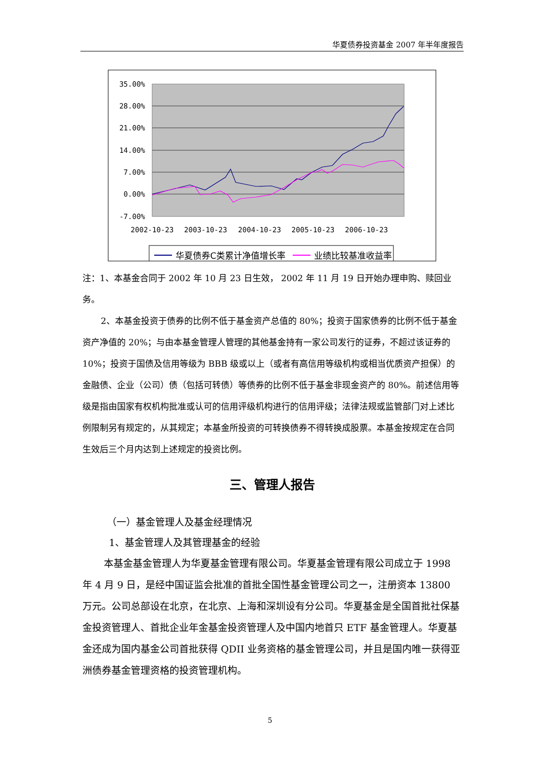华夏债券投资基金 2007 年半年度报告
35.00%
28.00%
21.00%
14.00%
7.00%
0.00%
-7.00%
2002-10-23
2003-10-23
2004-10-23
2005-10-23
2006-10-23
华夏债券C类累计净值增长率
业绩比较基准收益率
注：1、本基金合同于 2002 年 10 月 23 日生效， 2002 年 11 月 19 日开始办理申购、赎回业务。
2、本基金投资于债券的比例不低于基金资产总值的 80%；投资于国家债券的比例不低于基金资产净值的 20%；与由本基金管理人管理的其他基金持有一家公司发行的证券，不超过该证券的 10%；投资于国债及信用等级为 BBB 级或以上（或者有高信用等级机构或相当优质资产担保）的金融债、企业（公司）债（包括可转债）等债券的比例不低于基金非现金资产的 80%。前述信用等级是指由国家有权机构批准或认可的信用评级机构进行的信用评级；法律法规或监管部门对上述比例限制另有规定的，从其规定；本基金所投资的可转换债券不得转换成股票。本基金按规定在合同生效后三个月内达到上述规定的投资比例。
三、管理人报告
（一）基金管理人及基金经理情况
1、基金管理人及其管理基金的经验
本基金基金管理人为华夏基金管理有限公司。华夏基金管理有限公司成立于 1998 年 4 月 9 日，是经中国证监会批准的首批全国性基金管理公司之一，注册资本 13800 万元。公司总部设在北京，在北京、上海和深圳设有分公司。华夏基金是全国首批社保基金投资管理人、首批企业年金基金投资管理人及中国内地首只 ETF 基金管理人。华夏基金还成为国内基金公司首批获得 QDII 业务资格的基金管理公司，并且是国内唯一获得亚洲债券基金管理资格的投资管理机构。
5